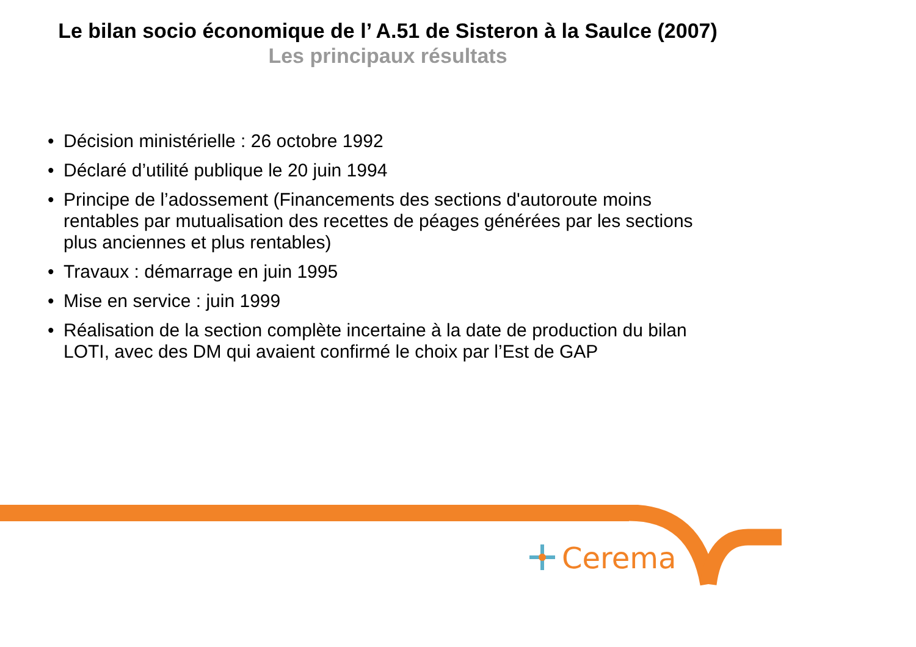Le bilan socio économique de l’ A.51 de Sisteron à la Saulce (2007)
Les principaux résultats
• Décision ministérielle : 26 octobre 1992
• Déclaré d’utilité publique le 20 juin 1994
• Principe de l’adossement (Financements des sections d'autoroute moins rentables par mutualisation des recettes de péages générées par les sections plus anciennes et plus rentables)
• Travaux : démarrage en juin 1995
• Mise en service : juin 1999
• Réalisation de la section complète incertaine à la date de production du bilan LOTI, avec des DM qui avaient confirmé le choix par l’Est de GAP
Cerema